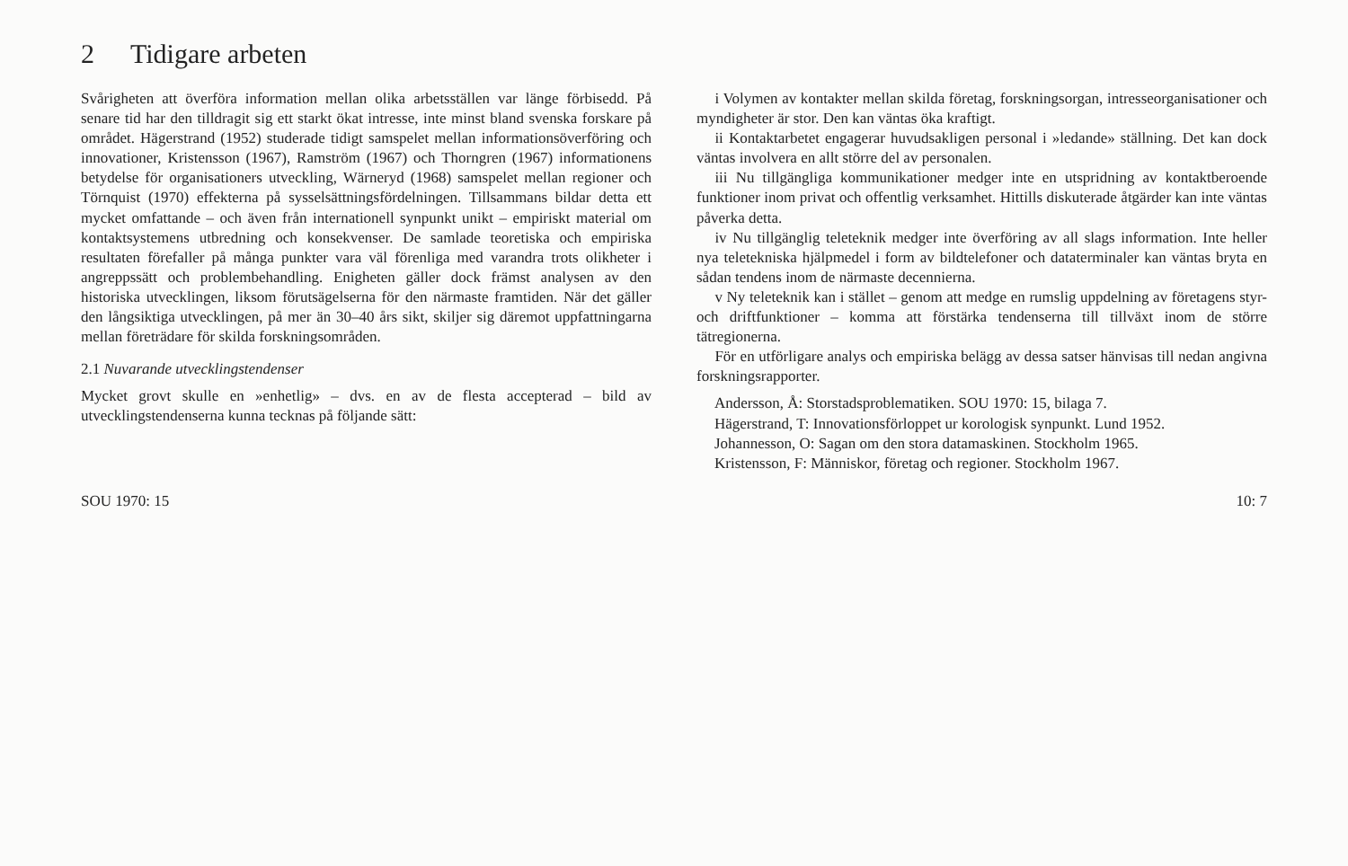2 Tidigare arbeten
Svårigheten att överföra information mellan olika arbetsställen var länge förbisedd. På senare tid har den tilldragit sig ett starkt ökat intresse, inte minst bland svenska forskare på området. Hägerstrand (1952) studerade tidigt samspelet mellan informationsöverföring och innovationer, Kristensson (1967), Ramström (1967) och Thorngren (1967) informationens betydelse för organisationers utveckling, Wärneryd (1968) samspelet mellan regioner och Törnquist (1970) effekterna på sysselsättningsfördelningen. Tillsammans bildar detta ett mycket omfattande – och även från internationell synpunkt unikt – empiriskt material om kontaktsystemens utbredning och konsekvenser. De samlade teoretiska och empiriska resultaten förefaller på många punkter vara väl förenliga med varandra trots olikheter i angreppssätt och problembehandling. Enigheten gäller dock främst analysen av den historiska utvecklingen, liksom förutsägelserna för den närmaste framtiden. När det gäller den långsiktiga utvecklingen, på mer än 30–40 års sikt, skiljer sig däremot uppfattningarna mellan företrädare för skilda forskningsområden.
2.1 Nuvarande utvecklingstendenser
Mycket grovt skulle en »enhetlig» – dvs. en av de flesta accepterad – bild av utvecklingstendenserna kunna tecknas på följande sätt:
i Volymen av kontakter mellan skilda företag, forskningsorgan, intresseorganisationer och myndigheter är stor. Den kan väntas öka kraftigt.
ii Kontaktarbetet engagerar huvudsakligen personal i »ledande» ställning. Det kan dock väntas involvera en allt större del av personalen.
iii Nu tillgängliga kommunikationer medger inte en utspridning av kontaktberoende funktioner inom privat och offentlig verksamhet. Hittills diskuterade åtgärder kan inte väntas påverka detta.
iv Nu tillgänglig teleteknik medger inte överföring av all slags information. Inte heller nya teletekniska hjälpmedel i form av bildtelefoner och dataterminaler kan väntas bryta en sådan tendens inom de närmaste decennierna.
v Ny teleteknik kan i stället – genom att medge en rumslig uppdelning av företagens styr- och driftfunktioner – komma att förstärka tendenserna till tillväxt inom de större tätregionerna.
För en utförligare analys och empiriska belägg av dessa satser hänvisas till nedan angivna forskningsrapporter.
Andersson, Å: Storstadsproblematiken. SOU 1970: 15, bilaga 7.
Hägerstrand, T: Innovationsförloppet ur korologisk synpunkt. Lund 1952.
Johannesson, O: Sagan om den stora datamaskinen. Stockholm 1965.
Kristensson, F: Människor, företag och regioner. Stockholm 1967.
SOU 1970: 15 10: 7